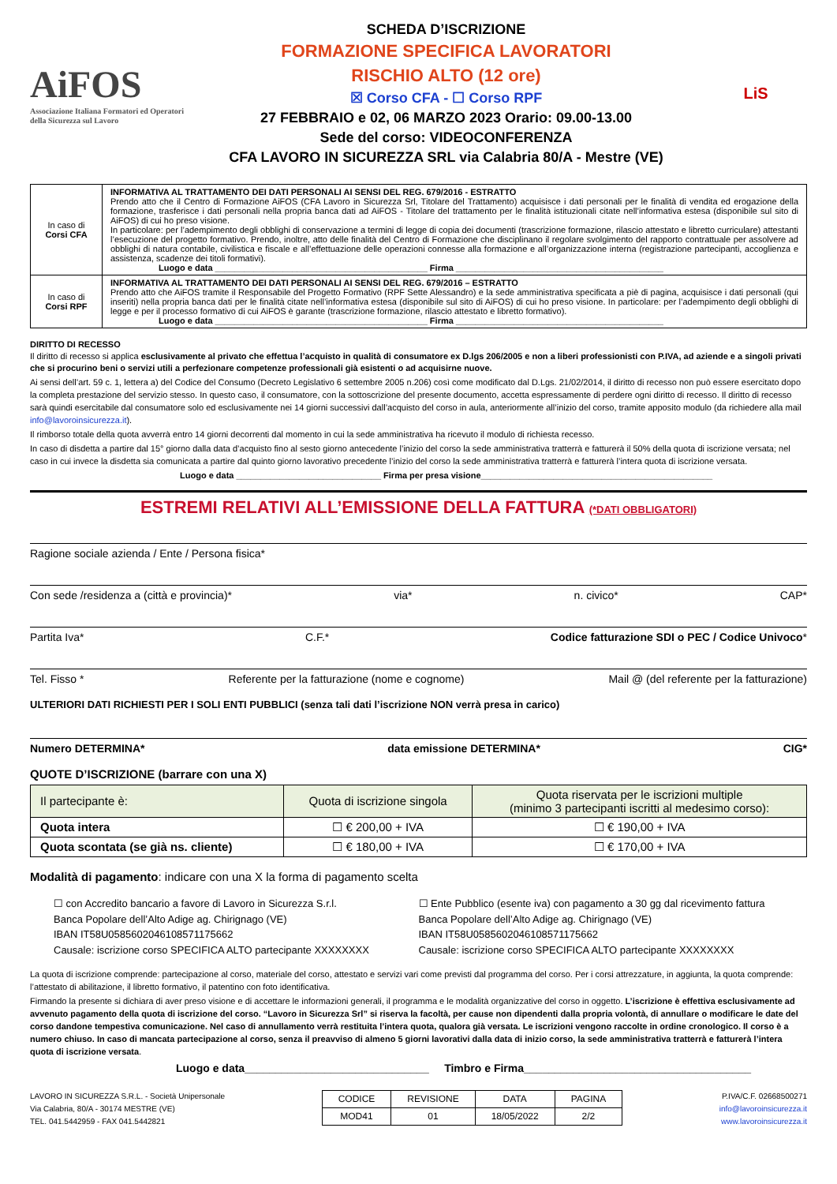AiFOS
Associazione Italiana Formatori ed Operatori della Sicurezza sul Lavoro
SCHEDA D’ISCRIZIONE
FORMAZIONE SPECIFICA LAVORATORI
RISCHIO ALTO (12 ore)
☒ Corso CFA - ☐ Corso RPF
27 FEBBRAIO e 02, 06 MARZO 2023 Orario: 09.00-13.00
Sede del corso: VIDEOCONFERENZA
CFA LAVORO IN SICUREZZA SRL via Calabria 80/A - Mestre (VE)
LiS
| In caso di Corsi CFA | INFORMATIVA AL TRATTAMENTO DEI DATI PERSONALI AI SENSI DEL REG. 679/2016 - ESTRATTO Prendo atto che il Centro di Formazione AiFOS (CFA Lavoro in Sicurezza Srl, Titolare del Trattamento) acquisisce i dati personali per le finalità di vendita ed erogazione della formazione, trasferisce i dati personali nella propria banca dati ad AiFOS - Titolare del trattamento per le finalità istituzionali citate nell’informativa estesa (disponibile sul sito di AiFOS) di cui ho preso visione. In particolare: per l’adempimento degli obblighi di conservazione a termini di legge di copia dei documenti (trascrizione formazione, rilascio attestato e libretto curriculare) attestanti l’esecuzione del progetto formativo. Prendo, inoltre, atto delle finalità del Centro di Formazione che disciplinano il regolare svolgimento del rapporto contrattuale per assolvere ad obblighi di natura contabile, civilistica e fiscale e all’effettuazione delle operazioni connesse alla formazione e all’organizzazione interna (registrazione partecipanti, accoglienza e assistenza, scadenze dei titoli formativi). Luogo e data ____________________________________________ Firma ___________________________________________ |
| In caso di Corsi RPF | INFORMATIVA AL TRATTAMENTO DEI DATI PERSONALI AI SENSI DEL REG. 679/2016 – ESTRATTO Prendo atto che AiFOS tramite il Responsabile del Progetto Formativo (RPF Sette Alessandro) e la sede amministrativa specificata a piè di pagina, acquisisce i dati personali (qui inseriti) nella propria banca dati per le finalità citate nell’informativa estesa (disponibile sul sito di AiFOS) di cui ho preso visione. In particolare: per l’adempimento degli obblighi di legge e per il processo formativo di cui AiFOS è garante (trascrizione formazione, rilascio attestato e libretto formativo). Luogo e data ____________________________________________ Firma ___________________________________________ |
DIRITTO DI RECESSO
Il diritto di recesso si applica esclusivamente al privato che effettua l’acquisto in qualità di consumatore ex D.lgs 206/2005 e non a liberi professionisti con P.IVA, ad aziende e a singoli privati che si procurino beni o servizi utili a perfezionare competenze professionali già esistenti o ad acquisirne nuove.
Ai sensi dell’art. 59 c. 1, lettera a) del Codice del Consumo (Decreto Legislativo 6 settembre 2005 n.206) così come modificato dal D.Lgs. 21/02/2014, il diritto di recesso non può essere esercitato dopo la completa prestazione del servizio stesso. In questo caso, il consumatore, con la sottoscrizione del presente documento, accetta espressamente di perdere ogni diritto di recesso. Il diritto di recesso sarà quindi esercitabile dal consumatore solo ed esclusivamente nei 14 giorni successivi dall’acquisto del corso in aula, anteriormente all’inizio del corso, tramite apposito modulo (da richiedere alla mail info@lavoroinsicurezza.it).
Il rimborso totale della quota avverrà entro 14 giorni decorrenti dal momento in cui la sede amministrativa ha ricevuto il modulo di richiesta recesso.
In caso di disdetta a partire dal 15° giorno dalla data d’acquisto fino al sesto giorno antecedente l’inizio del corso la sede amministrativa tratterrà e fatturerà il 50% della quota di iscrizione versata; nel caso in cui invece la disdetta sia comunicata a partire dal quinto giorno lavorativo precedente l’inizio del corso la sede amministrativa tratterrà e fatturerà l’intera quota di iscrizione versata.
Luogo e data ______________________________ Firma per presa visione________________________________________________
ESTREMI RELATIVI ALL’EMISSIONE DELLA FATTURA (*DATI OBBLIGATORI)
Ragione sociale azienda / Ente / Persona fisica*
Con sede /residenza a (città e provincia)* via* n. civico* CAP*
Partita Iva* C.F.* Codice fatturazione SDI o PEC / Codice Univoco*
Tel. Fisso * Referente per la fatturazione (nome e cognome) Mail @ (del referente per la fatturazione)
ULTERIORI DATI RICHIESTI PER I SOLI ENTI PUBBLICI (senza tali dati l’iscrizione NON verrà presa in carico)
Numero DETERMINA* data emissione DETERMINA* CIG*
QUOTE D’ISCRIZIONE (barrare con una X)
| Il partecipante è: | Quota di iscrizione singola | Quota riservata per le iscrizioni multiple (minimo 3 partecipanti iscritti al medesimo corso): |
| --- | --- | --- |
| Quota intera | ☐ € 200,00 + IVA | ☐ € 190,00 + IVA |
| Quota scontata (se già ns. cliente) | ☐ € 180,00 + IVA | ☐ € 170,00 + IVA |
Modalità di pagamento: indicare con una X la forma di pagamento scelta
☐ con Accredito bancario a favore di Lavoro in Sicurezza S.r.l.
Banca Popolare dell’Alto Adige ag. Chirignago (VE)
IBAN IT58U0585602046108571175662
Causale: iscrizione corso SPECIFICA ALTO partecipante XXXXXXXX
☐ Ente Pubblico (esente iva) con pagamento a 30 gg dal ricevimento fattura
Banca Popolare dell’Alto Adige ag. Chirignago (VE)
IBAN IT58U0585602046108571175662
Causale: iscrizione corso SPECIFICA ALTO partecipante XXXXXXXX
La quota di iscrizione comprende: partecipazione al corso, materiale del corso, attestato e servizi vari come previsti dal programma del corso. Per i corsi attrezzature, in aggiunta, la quota comprende: l’attestato di abilitazione, il libretto formativo, il patentino con foto identificativa.
Firmando la presente si dichiara di aver preso visione e di accettare le informazioni generali, il programma e le modalità organizzative del corso in oggetto. L’iscrizione è effettiva esclusivamente ad avvenuto pagamento della quota di iscrizione del corso. “Lavoro in Sicurezza Srl” si riserva la facoltà, per cause non dipendenti dalla propria volontà, di annullare o modificare le date del corso dandone tempestiva comunicazione. Nel caso di annullamento verrà restituita l’intera quota, qualora già versata. Le iscrizioni vengono raccolte in ordine cronologico. Il corso è a numero chiuso. In caso di mancata partecipazione al corso, senza il preavviso di almeno 5 giorni lavorativi dalla data di inizio corso, la sede amministrativa tratterrà e fatturerà l’intera quota di iscrizione versata.
Luogo e data______________________________ Timbro e Firma_____________________________________
LAVORO IN SICUREZZA S.R.L. - Società Unipersonale
Via Calabria, 80/A - 30174 MESTRE (VE)
TEL. 041.5442959 - FAX 041.5442821
| CODICE | REVISIONE | DATA | PAGINA |
| MOD41 | 01 | 18/05/2022 | 2/2 |
P.IVA/C.F. 02668500271
info@lavoroinsicurezza.it
www.lavoroinsicurezza.it